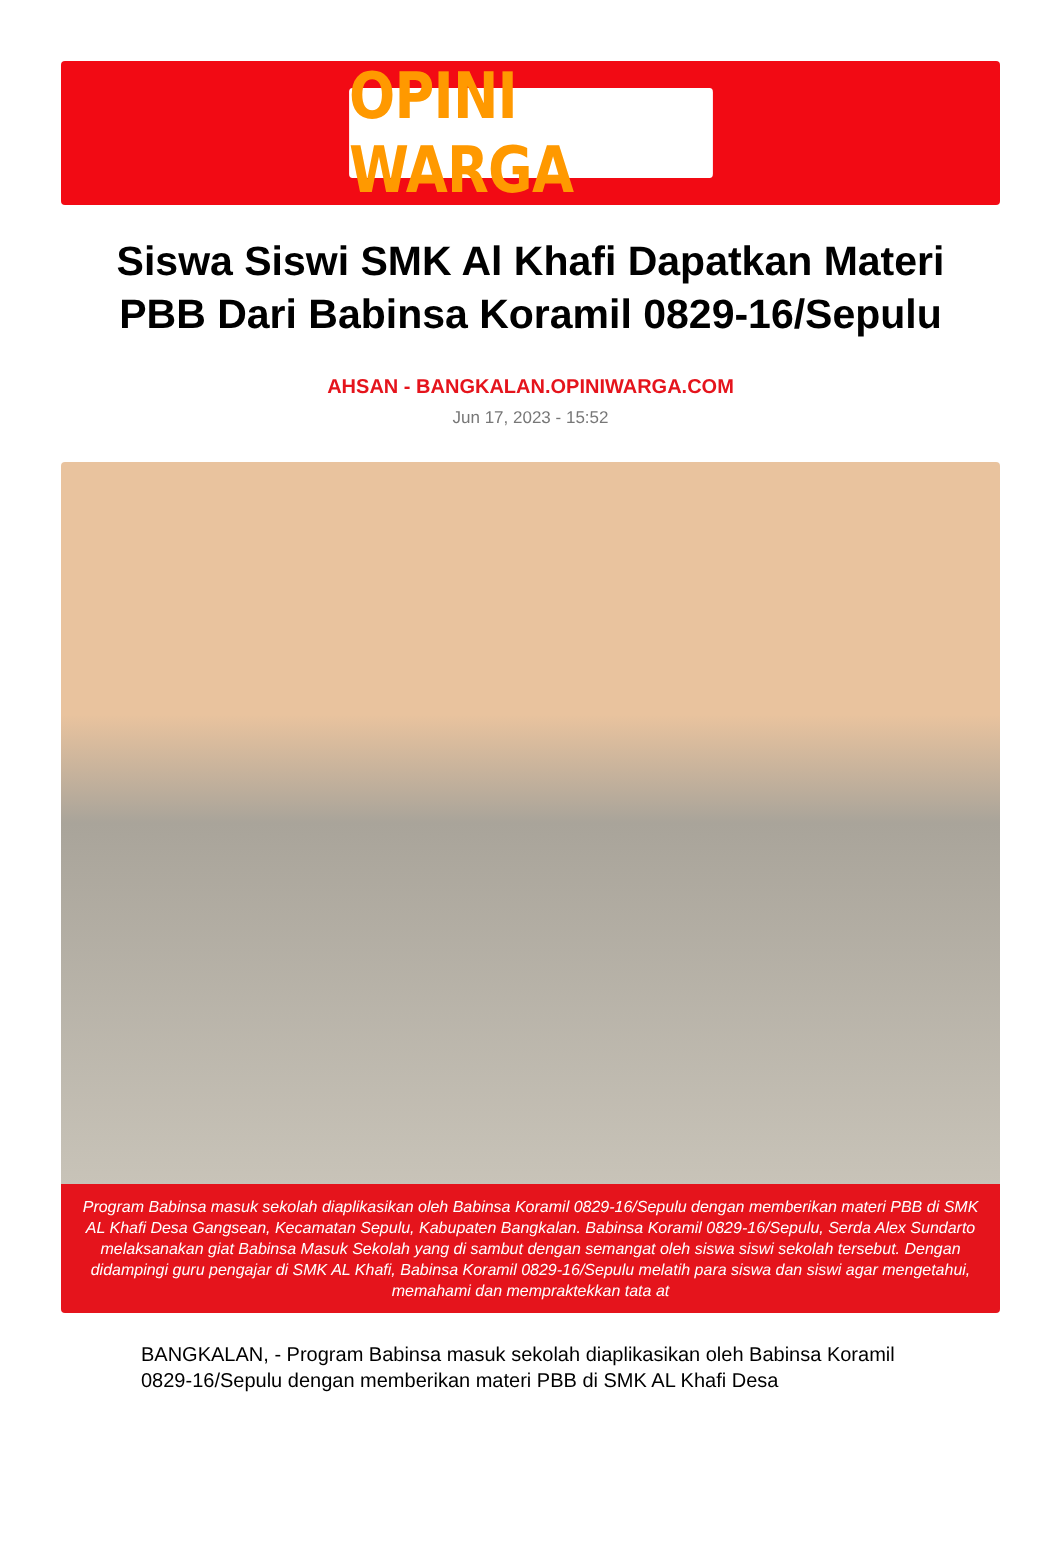OPINI WARGA
Siswa Siswi SMK Al Khafi Dapatkan Materi PBB Dari Babinsa Koramil 0829-16/Sepulu
AHSAN - BANGKALAN.OPINIWARGA.COM
Jun 17, 2023 - 15:52
Program Babinsa masuk sekolah diaplikasikan oleh Babinsa Koramil 0829-16/Sepulu dengan memberikan materi PBB di SMK AL Khafi Desa Gangsean, Kecamatan Sepulu, Kabupaten Bangkalan. Babinsa Koramil 0829-16/Sepulu, Serda Alex Sundarto melaksanakan giat Babinsa Masuk Sekolah yang di sambut dengan semangat oleh siswa siswi sekolah tersebut. Dengan didampingi guru pengajar di SMK AL Khafi, Babinsa Koramil 0829-16/Sepulu melatih para siswa dan siswi agar mengetahui, memahami dan mempraktekkan tata at
BANGKALAN, - Program Babinsa masuk sekolah diaplikasikan oleh Babinsa Koramil 0829-16/Sepulu dengan memberikan materi PBB di SMK AL Khafi Desa